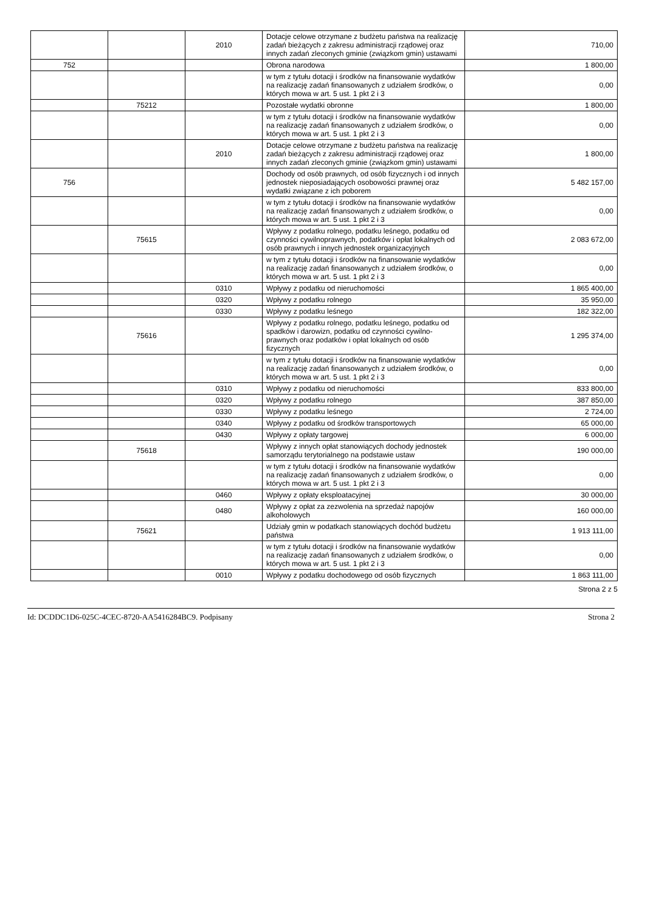| | | 2010 | Dotacje celowe otrzymane z budżetu państwa na realizację zadań bieżących z zakresu administracji rządowej oraz innych zadań zleconych gminie (związkom gmin) ustawami | 710,00 |
| 752 | | | Obrona narodowa | 1 800,00 |
| | | | w tym z tytułu dotacji i środków na finansowanie wydatków na realizację zadań finansowanych z udziałem środków, o których mowa w art. 5 ust. 1 pkt 2 i 3 | 0,00 |
| | 75212 | | Pozostałe wydatki obronne | 1 800,00 |
| | | | w tym z tytułu dotacji i środków na finansowanie wydatków na realizację zadań finansowanych z udziałem środków, o których mowa w art. 5 ust. 1 pkt 2 i 3 | 0,00 |
| | | 2010 | Dotacje celowe otrzymane z budżetu państwa na realizację zadań bieżących z zakresu administracji rządowej oraz innych zadań zleconych gminie (związkom gmin) ustawami | 1 800,00 |
| 756 | | | Dochody od osób prawnych, od osób fizycznych i od innych jednostek nieposiadających osobowości prawnej oraz wydatki związane z ich poborem | 5 482 157,00 |
| | | | w tym z tytułu dotacji i środków na finansowanie wydatków na realizację zadań finansowanych z udziałem środków, o których mowa w art. 5 ust. 1 pkt 2 i 3 | 0,00 |
| | 75615 | | Wpływy z podatku rolnego, podatku leśnego, podatku od czynności cywilnoprawnych, podatków i opłat lokalnych od osób prawnych i innych jednostek organizacyjnych | 2 083 672,00 |
| | | | w tym z tytułu dotacji i środków na finansowanie wydatków na realizację zadań finansowanych z udziałem środków, o których mowa w art. 5 ust. 1 pkt 2 i 3 | 0,00 |
| | | 0310 | Wpływy z podatku od nieruchomości | 1 865 400,00 |
| | | 0320 | Wpływy z podatku rolnego | 35 950,00 |
| | | 0330 | Wpływy z podatku leśnego | 182 322,00 |
| | 75616 | | Wpływy z podatku rolnego, podatku leśnego, podatku od spadków i darowizn, podatku od czynności cywilno-prawnych oraz podatków i opłat lokalnych od osób fizycznych | 1 295 374,00 |
| | | | w tym z tytułu dotacji i środków na finansowanie wydatków na realizację zadań finansowanych z udziałem środków, o których mowa w art. 5 ust. 1 pkt 2 i 3 | 0,00 |
| | | 0310 | Wpływy z podatku od nieruchomości | 833 800,00 |
| | | 0320 | Wpływy z podatku rolnego | 387 850,00 |
| | | 0330 | Wpływy z podatku leśnego | 2 724,00 |
| | | 0340 | Wpływy z podatku od środków transportowych | 65 000,00 |
| | | 0430 | Wpływy z opłaty targowej | 6 000,00 |
| | 75618 | | Wpływy z innych opłat stanowiących dochody jednostek samorządu terytorialnego na podstawie ustaw | 190 000,00 |
| | | | w tym z tytułu dotacji i środków na finansowanie wydatków na realizację zadań finansowanych z udziałem środków, o których mowa w art. 5 ust. 1 pkt 2 i 3 | 0,00 |
| | | 0460 | Wpływy z opłaty eksploatacyjnej | 30 000,00 |
| | | 0480 | Wpływy z opłat za zezwolenia na sprzedaż napojów alkoholowych | 160 000,00 |
| | 75621 | | Udziały gmin w podatkach stanowiących dochód budżetu państwa | 1 913 111,00 |
| | | | w tym z tytułu dotacji i środków na finansowanie wydatków na realizację zadań finansowanych z udziałem środków, o których mowa w art. 5 ust. 1 pkt 2 i 3 | 0,00 |
| | | 0010 | Wpływy z podatku dochodowego od osób fizycznych | 1 863 111,00 |
Strona 2 z 5
Id: DCDDC1D6-025C-4CEC-8720-AA5416284BC9. Podpisany Strona 2